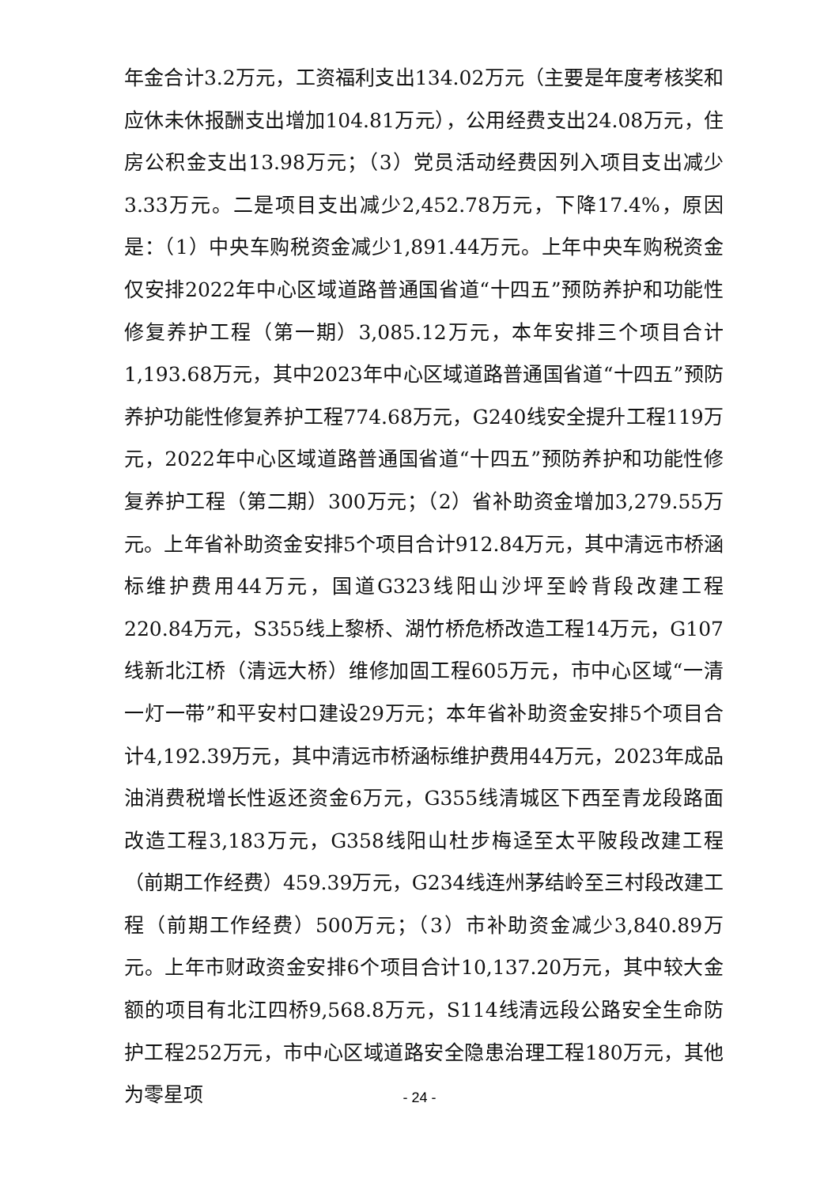年金合计3.2万元，工资福利支出134.02万元（主要是年度考核奖和应休未休报酬支出增加104.81万元），公用经费支出24.08万元，住房公积金支出13.98万元；（3）党员活动经费因列入项目支出减少3.33万元。二是项目支出减少2,452.78万元，下降17.4%，原因是：（1）中央车购税资金减少1,891.44万元。上年中央车购税资金仅安排2022年中心区域道路普通国省道“十四五”预防养护和功能性修复养护工程（第一期）3,085.12万元，本年安排三个项目合计1,193.68万元，其中2023年中心区域道路普通国省道“十四五”预防养护功能性修复养护工程774.68万元，G240线安全提升工程119万元，2022年中心区域道路普通国省道“十四五”预防养护和功能性修复养护工程（第二期）300万元；（2）省补助资金增加3,279.55万元。上年省补助资金安排5个项目合计912.84万元，其中清远市桥涵标维护费用44万元，国道G323线阳山沙坪至岭背段改建工程220.84万元，S355线上黎桥、湖竹桥危桥改造工程14万元，G107线新北江桥（清远大桥）维修加固工程605万元，市中心区域“一清一灯一带”和平安村口建设29万元；本年省补助资金安排5个项目合计4,192.39万元，其中清远市桥涵标维护费用44万元，2023年成品油消费税增长性返还资金6万元，G355线清城区下西至青龙段路面改造工程3,183万元，G358线阳山杜步梅迳至太平陂段改建工程（前期工作经费）459.39万元，G234线连州茅结岭至三村段改建工程（前期工作经费）500万元；（3）市补助资金减少3,840.89万元。上年市财政资金安排6个项目合计10,137.20万元，其中较大金额的项目有北江四桥9,568.8万元，S114线清远段公路安全生命防护工程252万元，市中心区域道路安全隐患治理工程180万元，其他为零星项
- 24 -